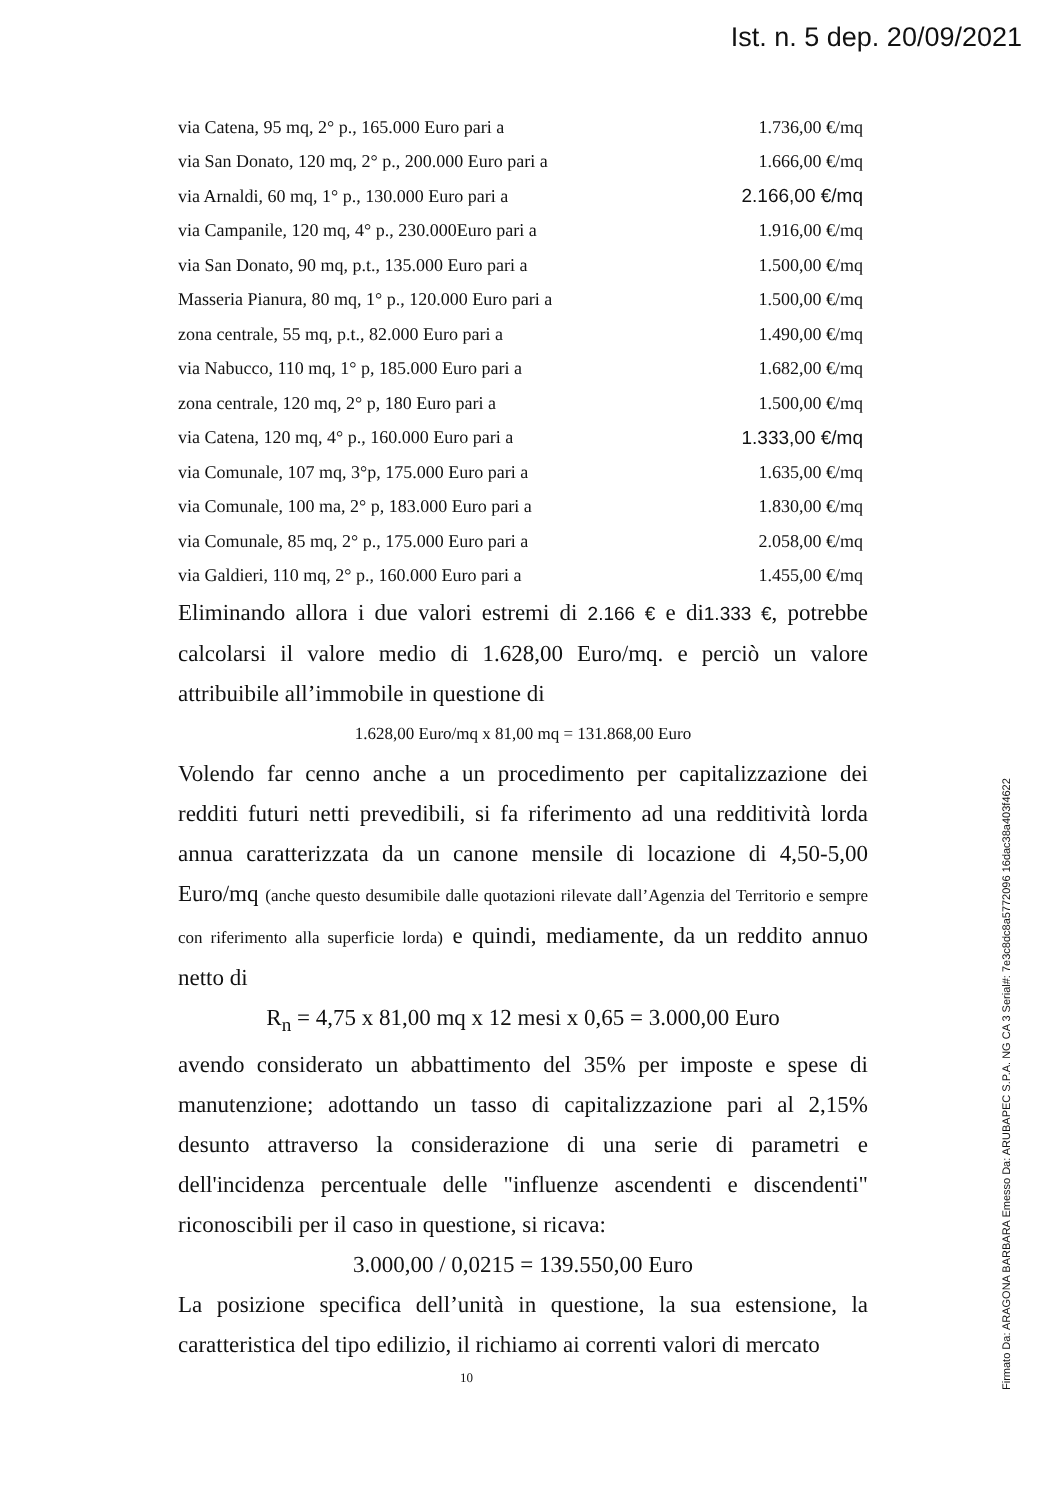Ist. n. 5 dep. 20/09/2021
| via Catena, 95 mq, 2° p., 165.000 Euro pari a | 1.736,00 €/mq |
| via San Donato, 120 mq, 2° p., 200.000 Euro pari a | 1.666,00 €/mq |
| via Arnaldi, 60 mq, 1° p., 130.000 Euro pari a | 2.166,00 €/mq |
| via Campanile, 120 mq, 4° p., 230.000Euro pari a | 1.916,00 €/mq |
| via San Donato, 90 mq, p.t., 135.000 Euro pari a | 1.500,00 €/mq |
| Masseria Pianura, 80 mq, 1° p., 120.000 Euro pari a | 1.500,00 €/mq |
| zona centrale, 55 mq, p.t., 82.000 Euro pari a | 1.490,00 €/mq |
| via Nabucco, 110 mq, 1° p, 185.000 Euro pari a | 1.682,00 €/mq |
| zona centrale, 120 mq, 2° p, 180 Euro pari a | 1.500,00 €/mq |
| via Catena, 120 mq, 4° p., 160.000 Euro pari a | 1.333,00 €/mq |
| via Comunale, 107 mq, 3°p, 175.000 Euro pari a | 1.635,00 €/mq |
| via Comunale, 100 ma, 2° p, 183.000 Euro pari a | 1.830,00 €/mq |
| via Comunale, 85 mq, 2° p., 175.000 Euro pari a | 2.058,00 €/mq |
| via Galdieri, 110 mq, 2° p., 160.000 Euro pari a | 1.455,00 €/mq |
Eliminando allora i due valori estremi di 2.166 € e di1.333 €, potrebbe calcolarsi il valore medio di 1.628,00 Euro/mq. e perciò un valore attribuibile all’immobile in questione di
1.628,00 Euro/mq x 81,00 mq = 131.868,00 Euro
Volendo far cenno anche a un procedimento per capitalizzazione dei redditi futuri netti prevedibili, si fa riferimento ad una redditività lorda annua caratterizzata da un canone mensile di locazione di 4,50-5,00 Euro/mq (anche questo desumibile dalle quotazioni rilevate dall’Agenzia del Territorio e sempre con riferimento alla superficie lorda) e quindi, mediamente, da un reddito annuo netto di
R<sub>n</sub> = 4,75 x 81,00 mq x 12 mesi x 0,65 = 3.000,00 Euro
avendo considerato un abbattimento del 35% per imposte e spese di manutenzione; adottando un tasso di capitalizzazione pari al 2,15% desunto attraverso la considerazione di una serie di parametri e dell'incidenza percentuale delle "influenze ascendenti e discendenti" riconoscibili per il caso in questione, si ricava:
3.000,00 / 0,0215 = 139.550,00 Euro
La posizione specifica dell’unità in questione, la sua estensione, la caratteristica del tipo edilizio, il richiamo ai correnti valori di mercato
10
Firmato Da: ARAGONA BARBARA Emesso Da: ARUBAPEC S.P.A. NG CA 3 Serial#: 7e3c8dc8a5772096 16dac38a403f4622